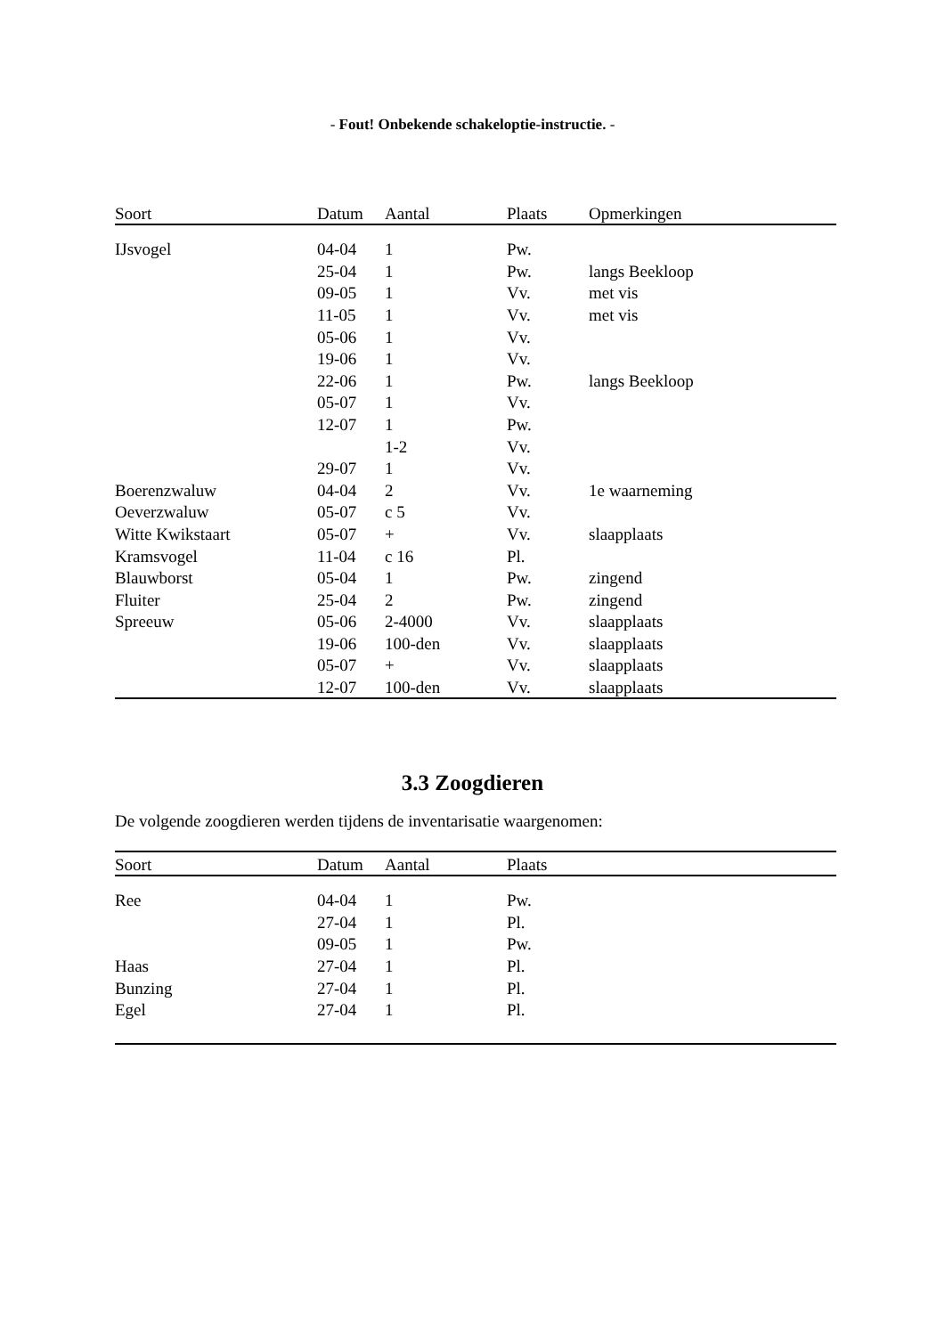- Fout! Onbekende schakeloptie-instructie. -
| Soort | Datum | Aantal | Plaats | Opmerkingen |
| --- | --- | --- | --- | --- |
| IJsvogel | 04-04 | 1 | Pw. | |
| | 25-04 | 1 | Pw. | langs Beekloop |
| | 09-05 | 1 | Vv. | met vis |
| | 11-05 | 1 | Vv. | met vis |
| | 05-06 | 1 | Vv. | |
| | 19-06 | 1 | Vv. | |
| | 22-06 | 1 | Pw. | langs Beekloop |
| | 05-07 | 1 | Vv. | |
| | 12-07 | 1 | Pw. | |
| | | 1-2 | Vv. | |
| | 29-07 | 1 | Vv. | |
| Boerenzwaluw | 04-04 | 2 | Vv. | 1e waarneming |
| Oeverzwaluw | 05-07 | c 5 | Vv. | |
| Witte Kwikstaart | 05-07 | + | Vv. | slaapplaats |
| Kramsvogel | 11-04 | c 16 | Pl. | |
| Blauwborst | 05-04 | 1 | Pw. | zingend |
| Fluiter | 25-04 | 2 | Pw. | zingend |
| Spreeuw | 05-06 | 2-4000 | Vv. | slaapplaats |
| | 19-06 | 100-den | Vv. | slaapplaats |
| | 05-07 | + | Vv. | slaapplaats |
| | 12-07 | 100-den | Vv. | slaapplaats |
3.3 Zoogdieren
De volgende zoogdieren werden tijdens de inventarisatie waargenomen:
| Soort | Datum | Aantal | Plaats | |
| --- | --- | --- | --- | --- |
| Ree | 04-04 | 1 | Pw. | |
| | 27-04 | 1 | Pl. | |
| | 09-05 | 1 | Pw. | |
| Haas | 27-04 | 1 | Pl. | |
| Bunzing | 27-04 | 1 | Pl. | |
| Egel | 27-04 | 1 | Pl. | |